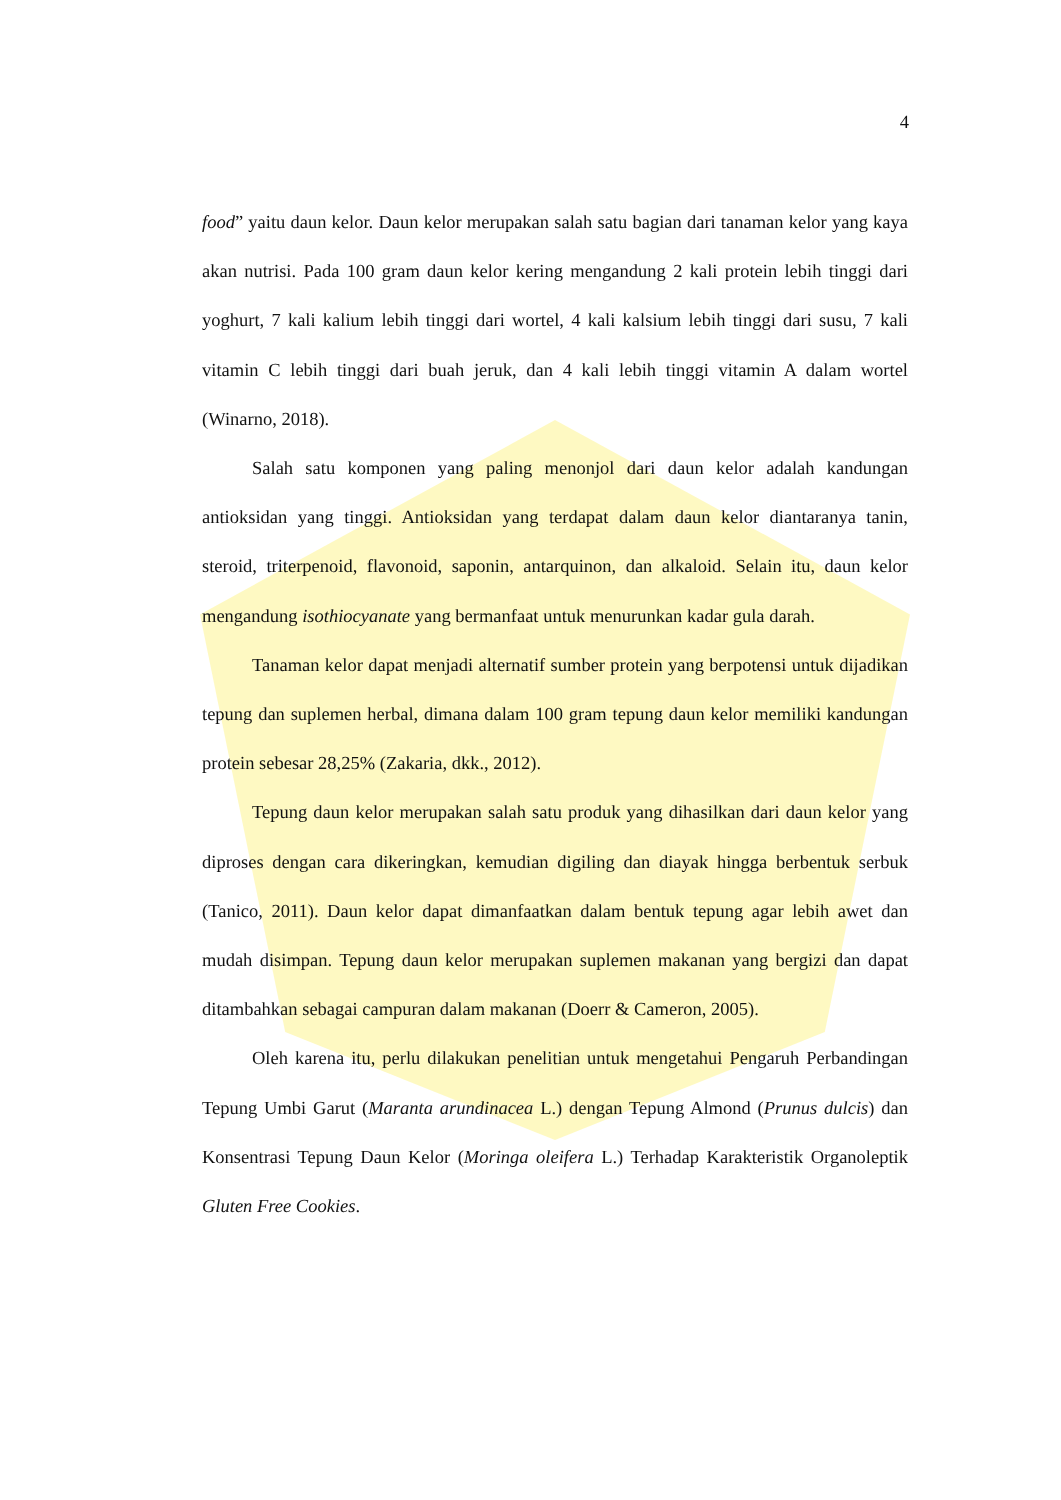4
food” yaitu daun kelor. Daun kelor merupakan salah satu bagian dari tanaman kelor yang kaya akan nutrisi. Pada 100 gram daun kelor kering mengandung 2 kali protein lebih tinggi dari yoghurt, 7 kali kalium lebih tinggi dari wortel, 4 kali kalsium lebih tinggi dari susu, 7 kali vitamin C lebih tinggi dari buah jeruk, dan 4 kali lebih tinggi vitamin A dalam wortel (Winarno, 2018).
Salah satu komponen yang paling menonjol dari daun kelor adalah kandungan antioksidan yang tinggi. Antioksidan yang terdapat dalam daun kelor diantaranya tanin, steroid, triterpenoid, flavonoid, saponin, antarquinon, dan alkaloid. Selain itu, daun kelor mengandung isothiocyanate yang bermanfaat untuk menurunkan kadar gula darah.
Tanaman kelor dapat menjadi alternatif sumber protein yang berpotensi untuk dijadikan tepung dan suplemen herbal, dimana dalam 100 gram tepung daun kelor memiliki kandungan protein sebesar 28,25% (Zakaria, dkk., 2012).
Tepung daun kelor merupakan salah satu produk yang dihasilkan dari daun kelor yang diproses dengan cara dikeringkan, kemudian digiling dan diayak hingga berbentuk serbuk (Tanico, 2011). Daun kelor dapat dimanfaatkan dalam bentuk tepung agar lebih awet dan mudah disimpan. Tepung daun kelor merupakan suplemen makanan yang bergizi dan dapat ditambahkan sebagai campuran dalam makanan (Doerr & Cameron, 2005).
Oleh karena itu, perlu dilakukan penelitian untuk mengetahui Pengaruh Perbandingan Tepung Umbi Garut (Maranta arundinacea L.) dengan Tepung Almond (Prunus dulcis) dan Konsentrasi Tepung Daun Kelor (Moringa oleifera L.) Terhadap Karakteristik Organoleptik Gluten Free Cookies.